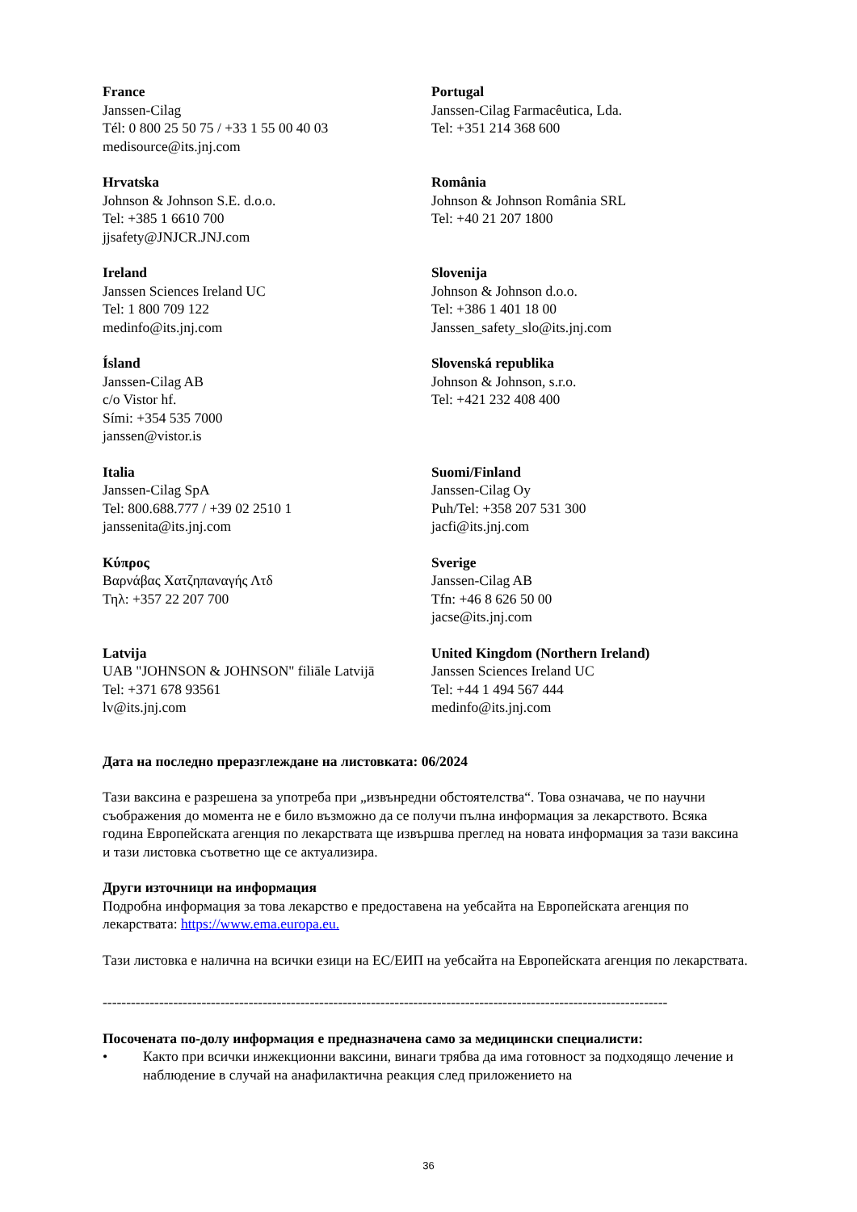France
Janssen-Cilag
Tél: 0 800 25 50 75 / +33 1 55 00 40 03
medisource@its.jnj.com
Portugal
Janssen-Cilag Farmacêutica, Lda.
Tel: +351 214 368 600
Hrvatska
Johnson & Johnson S.E. d.o.o.
Tel: +385 1 6610 700
jjsafety@JNJCR.JNJ.com
România
Johnson & Johnson România SRL
Tel: +40 21 207 1800
Ireland
Janssen Sciences Ireland UC
Tel: 1 800 709 122
medinfo@its.jnj.com
Slovenija
Johnson & Johnson d.o.o.
Tel: +386 1 401 18 00
Janssen_safety_slo@its.jnj.com
Ísland
Janssen-Cilag AB
c/o Vistor hf.
Sími: +354 535 7000
janssen@vistor.is
Slovenská republika
Johnson & Johnson, s.r.o.
Tel: +421 232 408 400
Italia
Janssen-Cilag SpA
Tel: 800.688.777 / +39 02 2510 1
janssenita@its.jnj.com
Suomi/Finland
Janssen-Cilag Oy
Puh/Tel: +358 207 531 300
jacfi@its.jnj.com
Κύπρος
Βαρνάβας Χατζηπαναγής Λτδ
Τηλ: +357 22 207 700
Sverige
Janssen-Cilag AB
Tfn: +46 8 626 50 00
jacse@its.jnj.com
Latvija
UAB "JOHNSON & JOHNSON" filiāle Latvijā
Tel: +371 678 93561
lv@its.jnj.com
United Kingdom (Northern Ireland)
Janssen Sciences Ireland UC
Tel: +44 1 494 567 444
medinfo@its.jnj.com
Дата на последно преразглеждане на листовката: 06/2024
Тази ваксина е разрешена за употреба при „извънредни обстоятелства“. Това означава, че по научни съображения до момента не е било възможно да се получи пълна информация за лекарството. Всяка година Европейската агенция по лекарствата ще извършва преглед на новата информация за тази ваксина и тази листовка съответно ще се актуализира.
Други източници на информация
Подробна информация за това лекарство е предоставена на уебсайта на Европейската агенция по лекарствата: https://www.ema.europa.eu.
Тази листовка е налична на всички езици на ЕС/ЕИП на уебсайта на Европейската агенция по лекарствата.
------------------------------------------------------------------------------------------------------------------------
Посочената по-долу информация е предназначена само за медицински специалисти:
• Както при всички инжекционни ваксини, винаги трябва да има готовност за подходящо лечение и наблюдение в случай на анафилактична реакция след приложението на
36